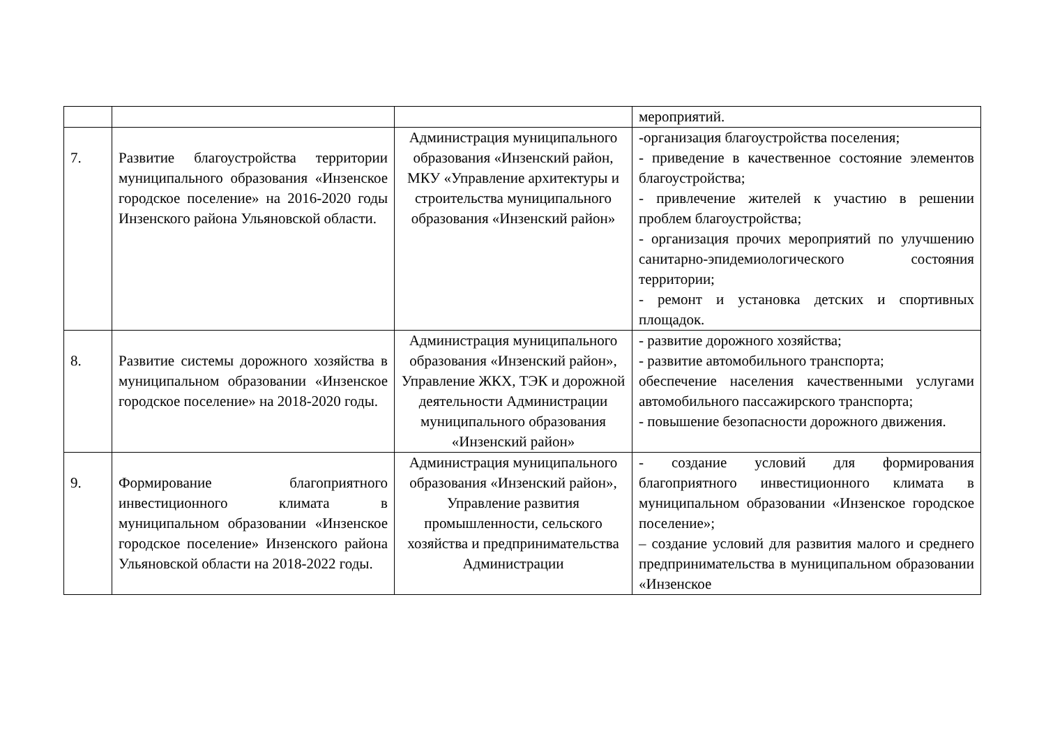| | | | мероприятий. |
| 7. | Развитие благоустройства территории муниципального образования «Инзенское городское поселение» на 2016-2020 годы Инзенского района Ульяновской области. | Администрация муниципального образования «Инзенский район, МКУ «Управление архитектуры и строительства муниципального образования «Инзенский район» | -организация благоустройства поселения; - приведение в качественное состояние элементов благоустройства; - привлечение жителей к участию в решении проблем благоустройства; - организация прочих мероприятий по улучшению санитарно-эпидемиологического состояния территории; - ремонт и установка детских и спортивных площадок. |
| 8. | Развитие системы дорожного хозяйства в муниципальном образовании «Инзенское городское поселение» на 2018-2020 годы. | Администрация муниципального образования «Инзенский район», Управление ЖКХ, ТЭК и дорожной деятельности Администрации муниципального образования «Инзенский район» | - развитие дорожного хозяйства; - развитие автомобильного транспорта; обеспечение населения качественными услугами автомобильного пассажирского транспорта; - повышение безопасности дорожного движения. |
| 9. | Формирование благоприятного инвестиционного климата в муниципальном образовании «Инзенское городское поселение» Инзенского района Ульяновской области на 2018-2022 годы. | Администрация муниципального образования «Инзенский район», Управление развития промышленности, сельского хозяйства и предпринимательства Администрации | - создание условий для формирования благоприятного инвестиционного климата в муниципальном образовании «Инзенское городское поселение»; – создание условий для развития малого и среднего предпринимательства в муниципальном образовании «Инзенское |